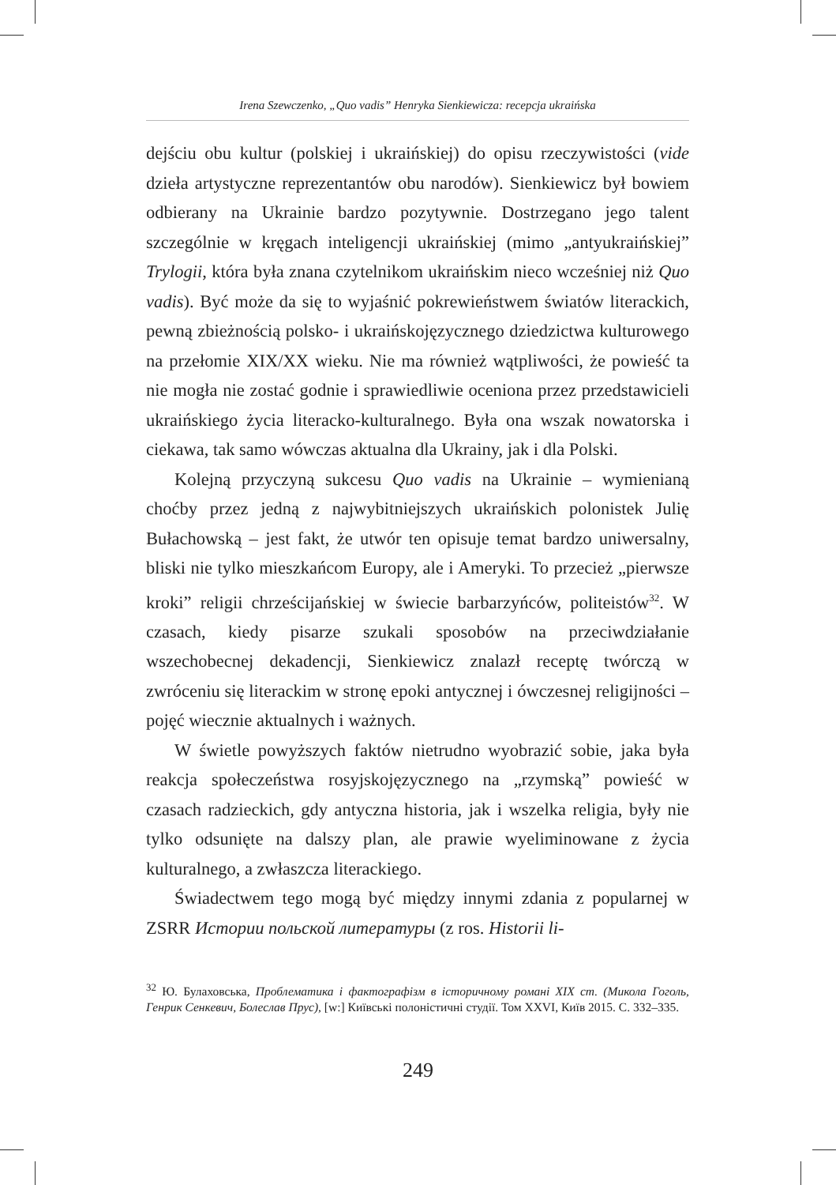Irena Szewczenko, „Quo vadis” Henryka Sienkiewicza: recepcja ukraińska
dejściu obu kultur (polskiej i ukraińskiej) do opisu rzeczywistości (vide dzieła artystyczne reprezentantów obu narodów). Sienkiewicz był bowiem odbierany na Ukrainie bardzo pozytywnie. Dostrzegano jego talent szczególnie w kręgach inteligencji ukraińskiej (mimo „antyukraińskiej” Trylogii, która była znana czytelnikom ukraińskim nieco wcześniej niż Quo vadis). Być może da się to wyjaśnić pokrewieństwem światów literackich, pewną zbieżnością polsko- i ukraińskojęzycznego dziedzictwa kulturowego na przełomie XIX/XX wieku. Nie ma również wątpliwości, że powieść ta nie mogła nie zostać godnie i sprawiedliwie oceniona przez przedstawicieli ukraińskiego życia literacko-kulturalnego. Była ona wszak nowatorska i ciekawa, tak samo wówczas aktualna dla Ukrainy, jak i dla Polski.
Kolejną przyczyną sukcesu Quo vadis na Ukrainie – wymienianą choćby przez jedną z najwybitniejszych ukraińskich polonistek Julię Bułachowską – jest fakt, że utwór ten opisuje temat bardzo uniwersalny, bliski nie tylko mieszkańcom Europy, ale i Ameryki. To przecież „pierwsze kroki” religii chrześcijańskiej w świecie barbarzyńców, politeistów<sup>32</sup>. W czasach, kiedy pisarze szukali sposobów na przeciwdziałanie wszechobecnej dekadencji, Sienkiewicz znalazł receptę twórczą w zwróceniu się literackim w stronę epoki antycznej i ówczesnej religijności – pojęć wiecznie aktualnych i ważnych.
W świetle powyższych faktów nietrudno wyobrazić sobie, jaka była reakcja społeczeństwa rosyjskojęzycznego na „rzymską” powieść w czasach radzieckich, gdy antyczna historia, jak i wszelka religia, były nie tylko odsunięte na dalszy plan, ale prawie wyeliminowane z życia kulturalnego, a zwłaszcza literackiego.
Świadectwem tego mogą być między innymi zdania z popularnej w ZSRR Истории польской литературы (z ros. Historii li-
<sup>32</sup> Ю. Булаховська, Проблематика і фактографізм в історичному романі XIX ст. (Микола Гоголь, Генрик Сенкевич, Болеслав Прус), [w:] Київські полоністичні студії. Том XXVI, Київ 2015. С. 332–335.
249